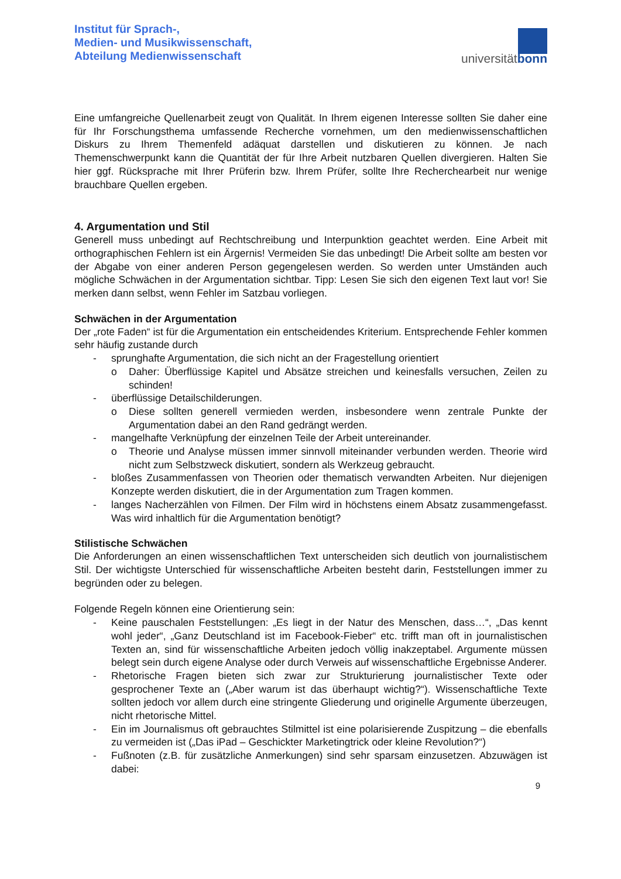Institut für Sprach-,
Medien- und Musikwissenschaft,
Abteilung Medienwissenschaft
universitätbonn
Eine umfangreiche Quellenarbeit zeugt von Qualität. In Ihrem eigenen Interesse sollten Sie daher eine für Ihr Forschungsthema umfassende Recherche vornehmen, um den medienwissenschaftlichen Diskurs zu Ihrem Themenfeld adäquat darstellen und diskutieren zu können. Je nach Themenschwerpunkt kann die Quantität der für Ihre Arbeit nutzbaren Quellen divergieren. Halten Sie hier ggf. Rücksprache mit Ihrer Prüferin bzw. Ihrem Prüfer, sollte Ihre Recherchearbeit nur wenige brauchbare Quellen ergeben.
4. Argumentation und Stil
Generell muss unbedingt auf Rechtschreibung und Interpunktion geachtet werden. Eine Arbeit mit orthographischen Fehlern ist ein Ärgernis! Vermeiden Sie das unbedingt! Die Arbeit sollte am besten vor der Abgabe von einer anderen Person gegengelesen werden. So werden unter Umständen auch mögliche Schwächen in der Argumentation sichtbar. Tipp: Lesen Sie sich den eigenen Text laut vor! Sie merken dann selbst, wenn Fehler im Satzbau vorliegen.
Schwächen in der Argumentation
Der „rote Faden“ ist für die Argumentation ein entscheidendes Kriterium. Entsprechende Fehler kommen sehr häufig zustande durch
- sprunghafte Argumentation, die sich nicht an der Fragestellung orientiert
o Daher: Überflüssige Kapitel und Absätze streichen und keinesfalls versuchen, Zeilen zu schinden!
- überflüssige Detailschilderungen.
o Diese sollten generell vermieden werden, insbesondere wenn zentrale Punkte der Argumentation dabei an den Rand gedrängt werden.
- mangelhafte Verknüpfung der einzelnen Teile der Arbeit untereinander.
o Theorie und Analyse müssen immer sinnvoll miteinander verbunden werden. Theorie wird nicht zum Selbstzweck diskutiert, sondern als Werkzeug gebraucht.
- bloßes Zusammenfassen von Theorien oder thematisch verwandten Arbeiten. Nur diejenigen Konzepte werden diskutiert, die in der Argumentation zum Tragen kommen.
- langes Nacherzählen von Filmen. Der Film wird in höchstens einem Absatz zusammengefasst. Was wird inhaltlich für die Argumentation benötigt?
Stilistische Schwächen
Die Anforderungen an einen wissenschaftlichen Text unterscheiden sich deutlich von journalistischem Stil. Der wichtigste Unterschied für wissenschaftliche Arbeiten besteht darin, Feststellungen immer zu begründen oder zu belegen.
Folgende Regeln können eine Orientierung sein:
- Keine pauschalen Feststellungen: „Es liegt in der Natur des Menschen, dass…“, „Das kennt wohl jeder“, „Ganz Deutschland ist im Facebook-Fieber“ etc. trifft man oft in journalistischen Texten an, sind für wissenschaftliche Arbeiten jedoch völlig inakzeptabel. Argumente müssen belegt sein durch eigene Analyse oder durch Verweis auf wissenschaftliche Ergebnisse Anderer.
- Rhetorische Fragen bieten sich zwar zur Strukturierung journalistischer Texte oder gesprochener Texte an („Aber warum ist das überhaupt wichtig?“). Wissenschaftliche Texte sollten jedoch vor allem durch eine stringente Gliederung und originelle Argumente überzeugen, nicht rhetorische Mittel.
- Ein im Journalismus oft gebrauchtes Stilmittel ist eine polarisierende Zuspitzung – die ebenfalls zu vermeiden ist („Das iPad – Geschickter Marketingtrick oder kleine Revolution?“)
- Fußnoten (z.B. für zusätzliche Anmerkungen) sind sehr sparsam einzusetzen. Abzuwägen ist dabei:
9